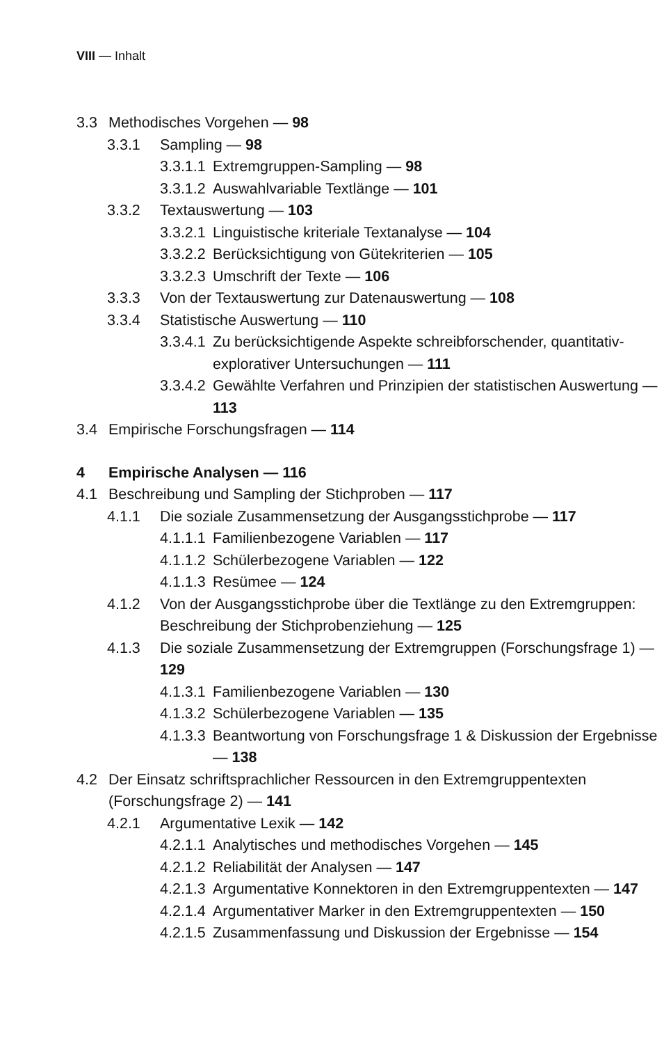VIII — Inhalt
3.3 Methodisches Vorgehen — 98
3.3.1 Sampling — 98
3.3.1.1 Extremgruppen-Sampling — 98
3.3.1.2 Auswahlvariable Textlänge — 101
3.3.2 Textauswertung — 103
3.3.2.1 Linguistische kriteriale Textanalyse — 104
3.3.2.2 Berücksichtigung von Gütekriterien — 105
3.3.2.3 Umschrift der Texte — 106
3.3.3 Von der Textauswertung zur Datenauswertung — 108
3.3.4 Statistische Auswertung — 110
3.3.4.1 Zu berücksichtigende Aspekte schreibforschender, quantitativ-explorativer Untersuchungen — 111
3.3.4.2 Gewählte Verfahren und Prinzipien der statistischen Auswertung — 113
3.4 Empirische Forschungsfragen — 114
4 Empirische Analysen — 116
4.1 Beschreibung und Sampling der Stichproben — 117
4.1.1 Die soziale Zusammensetzung der Ausgangsstichprobe — 117
4.1.1.1 Familienbezogene Variablen — 117
4.1.1.2 Schülerbezogene Variablen — 122
4.1.1.3 Resümee — 124
4.1.2 Von der Ausgangsstichprobe über die Textlänge zu den Extremgruppen: Beschreibung der Stichprobenziehung — 125
4.1.3 Die soziale Zusammensetzung der Extremgruppen (Forschungsfrage 1) — 129
4.1.3.1 Familienbezogene Variablen — 130
4.1.3.2 Schülerbezogene Variablen — 135
4.1.3.3 Beantwortung von Forschungsfrage 1 & Diskussion der Ergebnisse — 138
4.2 Der Einsatz schriftsprachlicher Ressourcen in den Extremgruppentexten (Forschungsfrage 2) — 141
4.2.1 Argumentative Lexik — 142
4.2.1.1 Analytisches und methodisches Vorgehen — 145
4.2.1.2 Reliabilität der Analysen — 147
4.2.1.3 Argumentative Konnektoren in den Extremgruppentexten — 147
4.2.1.4 Argumentativer Marker in den Extremgruppentexten — 150
4.2.1.5 Zusammenfassung und Diskussion der Ergebnisse — 154